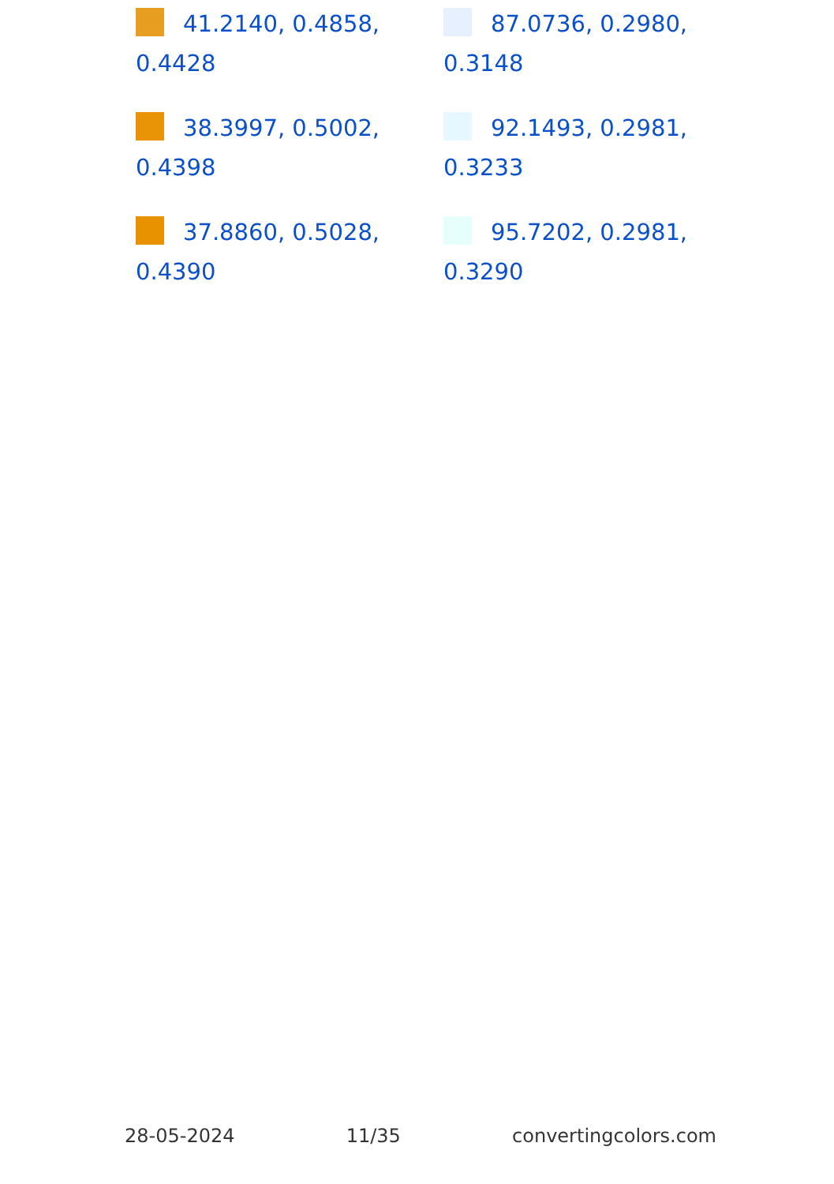41.2140, 0.4858, 0.4428
87.0736, 0.2980, 0.3148
38.3997, 0.5002, 0.4398
92.1493, 0.2981, 0.3233
37.8860, 0.5028, 0.4390
95.7202, 0.2981, 0.3290
28-05-2024 11/35 convertingcolors.com